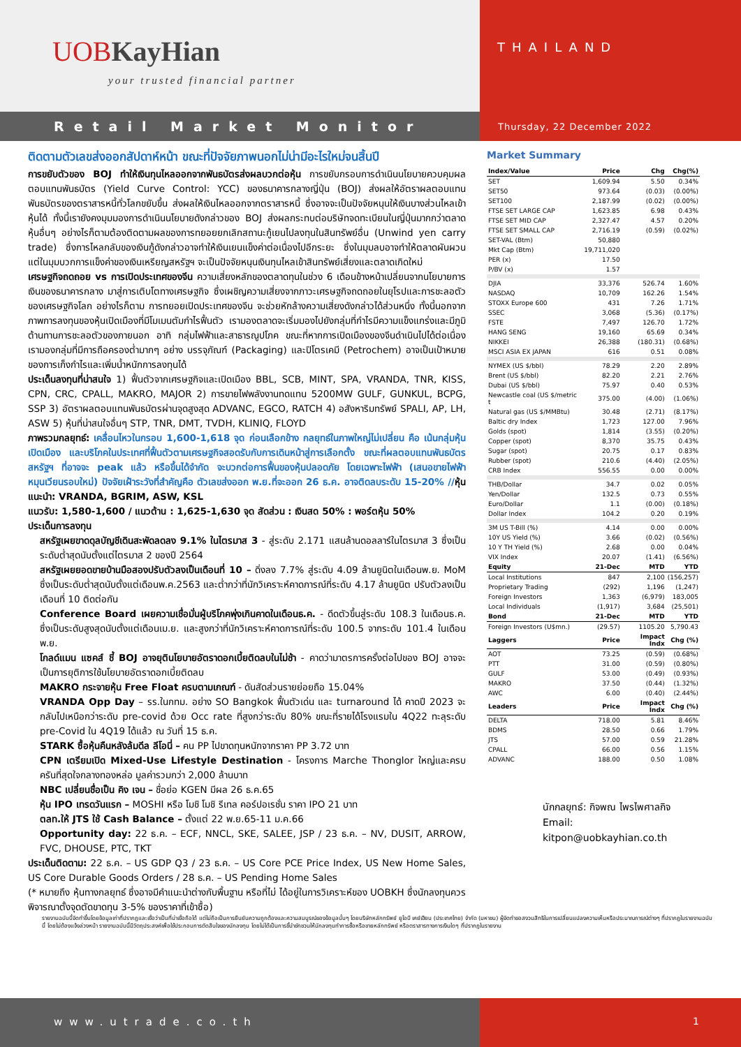UOBKayHian
your trusted financial partner
THAILAND
Retail Market Monitor
Thursday, 22 December 2022
ติดตามตัวเลขส่งออกสัปดาห์หน้า ขณะที่ปัจจัยภาพนอกไม่น่ามีอะไรใหม่จนสิ้นปี
การขยับตัวของ BOJ ทำให้เงินทุนไหลออกจากพันธบัตรส่งผลบวกต่อหุ้น การขยับกรอบการดำเนินนโยบายควบคุมผลตอบแทนพันธบัตร (Yield Curve Control: YCC) ของธนาคารกลางญี่ปุ่น (BOJ) ส่งผลให้อัตราผลตอบแทนพันธบัตรของตราสารหนี้ทั่วโลกขยับขึ้น ส่งผลให้เงินไหลออกจากตราสารหนี้ ซึ่งอาจจะเป็นปัจจัยหนุนให้เงินบางส่วนไหลเข้าหุ้นได้ ทั้งนี้เรายังคงมุมมองการดำเนินนโยบายดังกล่าวของ BOJ ส่งผลกระทบต่อบริษัทจดทะเบียนในญี่ปุ่นมากกว่าตลาดหุ้นอื่นๆ อย่างไรก็ตามต้องติดตามผลของการทยอยยกเลิกสถานะกู้เยนไปลงทุนในสินทรัพย์อื่น (Unwind yen carry trade) ซึ่งการไหลกลับของเงินกู้ดังกล่าวอาจทำให้เงินเยนแข็งค่าต่อเนื่องไปอีกระยะ ซึ่งในมุมลบอาจทำให้ตลาดผันผวน แต่ในมุมบวกการแข็งค่าของเงินเหรียญสหรัฐฯ จะเป็นปัจจัยหนุนเงินทุนไหลเข้าสินทรัพย์เสี่ยงและตลาดเกิดใหม่
เศรษฐกิจถดถอย vs การเปิดประเทศของจีน ความเสี่ยงหลักของตลาดทุนในช่วง 6 เดือนข้างหน้าเปลี่ยนจากนโยบายการเงินของธนาคารกลาง มาสู่การเติบโตทางเศรษฐกิจ ซึ่งเผชิญความเสี่ยงจากภาวะเศรษฐกิจถดถอยในยุโรปและการชะลอตัวของเศรษฐกิจโลก อย่างไรก็ตาม การทยอยเปิดประเทศของจีน จะช่วยหักล้างความเสี่ยงดังกล่าวได้ส่วนหนึ่ง ทั้งนี้นอกจากภาพการลงทุนของหุ้นเปิดเมืองที่มีโมเมนตัมกำไรฟื้นตัว เรามองตลาดจะเริ่มมองไปยังกลุ่มที่กำไรมีความแข็งแกร่งและมีภูมิต้านทานการชะลอตัวของภายนอก อาทิ กลุ่มไฟฟ้าและสาธารณูปโภค ขณะที่หากการเปิดเมืองของจีนดำเนินไปได้ต่อเนื่อง เรามองกลุ่มที่มีการถือครองต่ำมากๆ อย่าง บรรจุภัณฑ์ (Packaging) และปิโตรเคมี (Petrochem) อาจเป็นเป้าหมายของการเก็งกำไรและเพิ่มน้ำหนักการลงทุนได้
ประเด็นลงทุนที่น่าสนใจ 1) ฟื้นตัวจากเศรษฐกิจและเปิดเมือง BBL, SCB, MINT, SPA, VRANDA, TNR, KISS, CPN, CRC, CPALL, MAKRO, MAJOR 2) การขายไฟพลังงานทดแทน 5200MW GULF, GUNKUL, BCPG, SSP 3) อัตราผลตอบแทนพันธบัตรผ่านจุดสูงสุด ADVANC, EGCO, RATCH 4) อสังหาริมทรัพย์ SPALI, AP, LH, ASW 5) หุ้นที่น่าสนใจอื่นๆ STP, TNR, DMT, TVDH, KLINIQ, FLOYD
ภาพรวมกลยุทธ์: เคลื่อนไหวในกรอบ 1,600-1,618 จุด ก่อนเลือกข้าง กลยุทธ์ในภาพใหญ่ไม่เปลี่ยน คือ เน้นกลุ่มหุ้นเปิดเมือง และบริโภคในประเทศที่ฟื้นตัวตามเศรษฐกิจสอดรับกับการเดินหน้าสู่การเลือกตั้ง ขณะที่ผลตอบแทนพันธบัตรสหรัฐฯ ที่อาจจะ peak แล้ว หรือขึ้นได้จำกัด จะบวกต่อการฟื้นของหุ้นปลอดภัย โดยเฉพาะไฟฟ้า (เสนอขายไฟฟ้าหมุนเวียนรอบใหม่) ปัจจัยเฝ้าระวังที่สำคัญคือ ตัวเลขส่งออก พ.ย.ที่จะออก 26 ธ.ค. อาจติดลบระดับ 15-20% //หุ้นแนะนำ: VRANDA, BGRIM, ASW, KSL
แนวรับ: 1,580-1,600 / แนวต้าน : 1,625-1,630 จุด สัดส่วน : เงินสด 50% : พอร์ตหุ้น 50%
ประเด็นการลงทุน
สหรัฐเผยขาดดุลบัญชีเดินสะพัดลดลง 9.1% ในไตรมาส 3 - สู่ระดับ 2.171 แสนล้านดอลลาร์ในไตรมาส 3 ซึ่งเป็นระดับต่ำสุดนับตั้งแต่ไตรมาส 2 ของปี 2564
สหรัฐเผยยอดขายบ้านมือสองปรับตัวลงเป็นเดือนที่ 10 – ดิ่งลง 7.7% สู่ระดับ 4.09 ล้านยูนิตในเดือนพ.ย. MoM ซึ่งเป็นระดับต่ำสุดนับตั้งแต่เดือนพ.ค.2563 และต่ำกว่าที่นักวิเคราะห์คาดการณ์ที่ระดับ 4.17 ล้านยูนิต ปรับตัวลงเป็นเดือนที่ 10 ติดต่อกัน
Conference Board เผยความเชื่อมั่นผู้บริโภคพุ่งเกินคาดในเดือนธ.ค. - ดีดตัวขึ้นสู่ระดับ 108.3 ในเดือนธ.ค. ซึ่งเป็นระดับสูงสุดนับตั้งแต่เดือนเม.ย. และสูงกว่าที่นักวิเคราะห์คาดการณ์ที่ระดับ 100.5 จากระดับ 101.4 ในเดือนพ.ย.
โกลด์แมน แซคส์ ชี้ BOJ อาจยุตินโยบายอัตราดอกเบี้ยติดลบในไม่ช้า - คาดว่ามาตรการครั้งต่อไปของ BOJ อาจจะเป็นการยุติการใช้นโยบายอัตราดอกเบี้ยติดลบ
MAKRO กระจายหุ้น Free Float ครบตามเกณฑ์ - ดันสัดส่วนรายย่อยถือ 15.04%
VRANDA Opp Day – รร.ในกทม. อย่าง SO Bangkok ฟื้นตัวเด่น และ turnaround ได้ คาดปี 2023 จะกลับไปเหนือกว่าระดับ pre-covid ด้วย Occ rate ที่สูงกว่าระดับ 80% ขณะที่รายได้โรงแรมใน 4Q22 ทะลุระดับ pre-Covid ใน 4Q19 ได้แล้ว ณ วันที่ 15 ธ.ค.
STARK ซื้อหุ้นคืนหลังล้มดีล ลีโอนี่ – คน PP ไปขาดทุนหนักจากราคา PP 3.72 บาท
CPN เตรียมเปิด Mixed-Use Lifestyle Destination - โครงการ Marche Thonglor ใหญ่และครบครันที่สุดใจกลางทองหล่อ มูลค่ารวมกว่า 2,000 ล้านบาท
NBC เปลี่ยนชื่อเป็น คิง เจน – ชื่อย่อ KGEN มีผล 26 ธ.ค.65
หุ้น IPO เทรดวันแรก – MOSHI หรือ โมชิ โมชิ รีเทล คอร์ปอเรชั่น ราคา IPO 21 บาท
ตลท.ให้ JTS ใช้ Cash Balance – ตั้งแต่ 22 พ.ย.65-11 ม.ค.66
Opportunity day: 22 ธ.ค. – ECF, NNCL, SKE, SALEE, JSP / 23 ธ.ค. – NV, DUSIT, ARROW, FVC, DHOUSE, PTC, TKT
ประเด็นติดตาม: 22 ธ.ค. – US GDP Q3 / 23 ธ.ค. – US Core PCE Price Index, US New Home Sales, US Core Durable Goods Orders / 28 ธ.ค. – US Pending Home Sales
(* หมายถึง หุ้นทางกลยุทธ์ ซึ่งอาจมีคำแนะนำต่างกับพื้นฐาน หรือที่ไม่ ได้อยู่ในการวิเคราะห์ของ UOBKH ซึ่งนักลงทุนควรพิจารณาตั้งจุดตัดขาดทุน 3-5% ของราคาที่เข้าซื้อ)
Market Summary
| Index/Value | Price | Chg | Chg(%) |
| --- | --- | --- | --- |
| SET | 1,609.94 | 5.50 | 0.34% |
| SET50 | 973.64 | (0.03) | (0.00%) |
| SET100 | 2,187.99 | (0.02) | (0.00%) |
| FTSE SET LARGE CAP | 1,623.85 | 6.98 | 0.43% |
| FTSE SET MID CAP | 2,327.47 | 4.57 | 0.20% |
| FTSE SET SMALL CAP | 2,716.19 | (0.59) | (0.02%) |
| SET-VAL (Btm) | 50,880 | | |
| Mkt Cap (Btm) | 19,711,020 | | |
| PER (x) | 17.50 | | |
| P/BV (x) | 1.57 | | |
| DJIA | 33,376 | 526.74 | 1.60% |
| NASDAQ | 10,709 | 162.26 | 1.54% |
| STOXX Europe 600 | 431 | 7.26 | 1.71% |
| SSEC | 3,068 | (5.36) | (0.17%) |
| FSTE | 7,497 | 126.70 | 1.72% |
| HANG SENG | 19,160 | 65.69 | 0.34% |
| NIKKEI | 26,388 | (180.31) | (0.68%) |
| MSCI ASIA EX JAPAN | 616 | 0.51 | 0.08% |
| NYMEX (US $/bbl) | 78.29 | 2.20 | 2.89% |
| Brent (US $/bbl) | 82.20 | 2.21 | 2.76% |
| Dubai (US $/bbl) | 75.97 | 0.40 | 0.53% |
| Newcastle coal (US $/metric t | 375.00 | (4.00) | (1.06%) |
| Natural gas (US $/MMBtu) | 30.48 | (2.71) | (8.17%) |
| Baltic dry Index | 1,723 | 127.00 | 7.96% |
| Golds (spot) | 1,814 | (3.55) | (0.20%) |
| Copper (spot) | 8,370 | 35.75 | 0.43% |
| Sugar (spot) | 20.75 | 0.17 | 0.83% |
| Rubber (spot) | 210.6 | (4.40) | (2.05%) |
| CRB Index | 556.55 | 0.00 | 0.00% |
| THB/Dollar | 34.7 | 0.02 | 0.05% |
| Yen/Dollar | 132.5 | 0.73 | 0.55% |
| Euro/Dollar | 1.1 | (0.00) | (0.18%) |
| Dollar Index | 104.2 | 0.20 | 0.19% |
| 3M US T-Bill (%) | 4.14 | 0.00 | 0.00% |
| 10Y US Yield (%) | 3.66 | (0.02) | (0.56%) |
| 10 Y TH Yield (%) | 2.68 | 0.00 | 0.04% |
| VIX Index | 20.07 | (1.41) | (6.56%) |
| Equity | 21-Dec | MTD | YTD |
| Local Institutions | 847 | 2,100 | (156,257) |
| Proprietary Trading | (292) | 1,196 | (1,247) |
| Foreign Investors | 1,363 | (6,979) | 183,005 |
| Local Individuals | (1,917) | 3,684 | (25,501) |
| Bond | 21-Dec | MTD | YTD |
| Foreign Investors (U$mn.) | (29.57) | 1105.20 | 5,790.43 |
| Laggers | Price | Impact Indx | Chg (%) |
| AOT | 73.25 | (0.59) | (0.68%) |
| PTT | 31.00 | (0.59) | (0.80%) |
| GULF | 53.00 | (0.49) | (0.93%) |
| MAKRO | 37.50 | (0.44) | (1.32%) |
| AWC | 6.00 | (0.40) | (2.44%) |
| Leaders | Price | Impact Indx | Chg (%) |
| DELTA | 718.00 | 5.81 | 8.46% |
| BDMS | 28.50 | 0.66 | 1.79% |
| JTS | 57.00 | 0.59 | 21.28% |
| CPALL | 66.00 | 0.56 | 1.15% |
| ADVANC | 188.00 | 0.50 | 1.08% |
นักกลยุทธ์: กิจพณ ไพรไพศาลกิจ
Email: kitpon@uobkayhian.co.th
รายงานฉบับนี้จัดทำขึ้นโดยข้อมูลเท่าที่ปรากฏและเชื่อว่าเป็นที่น่าเชื่อถือได้ แต่ไม่ถือเป็นการยืนยันความถูกต้องและความสมบูรณ์ของข้อมูลนั้นๆ โดยบริษัทหลักทรัพย์ ยูโอบี เคย์เฮียน (ประเทศไทย) จำกัด (มหาชน) ผู้จัดทำขอสงวนสิทธิในการเปลี่ยนแปลงความเห็นหรือประมาณการณ์ต่างๆ ที่ปรากฏในรายงานฉบับนี้ โดยไม่ต้องแจ้งล่วงหน้า รายงานฉบับนี้มีวัตถุประสงค์เพื่อใช้ประกอบการตัดสินใจของนักลงทุน โดยไม่ได้เป็นการชี้นำชักชวนให้นักลงทุนทำการซื้อหรือขายหลักทรัพย์ หรือตราสารทางการเงินใดๆ ที่ปรากฏในรายงาน
www.utrade.co.th 1